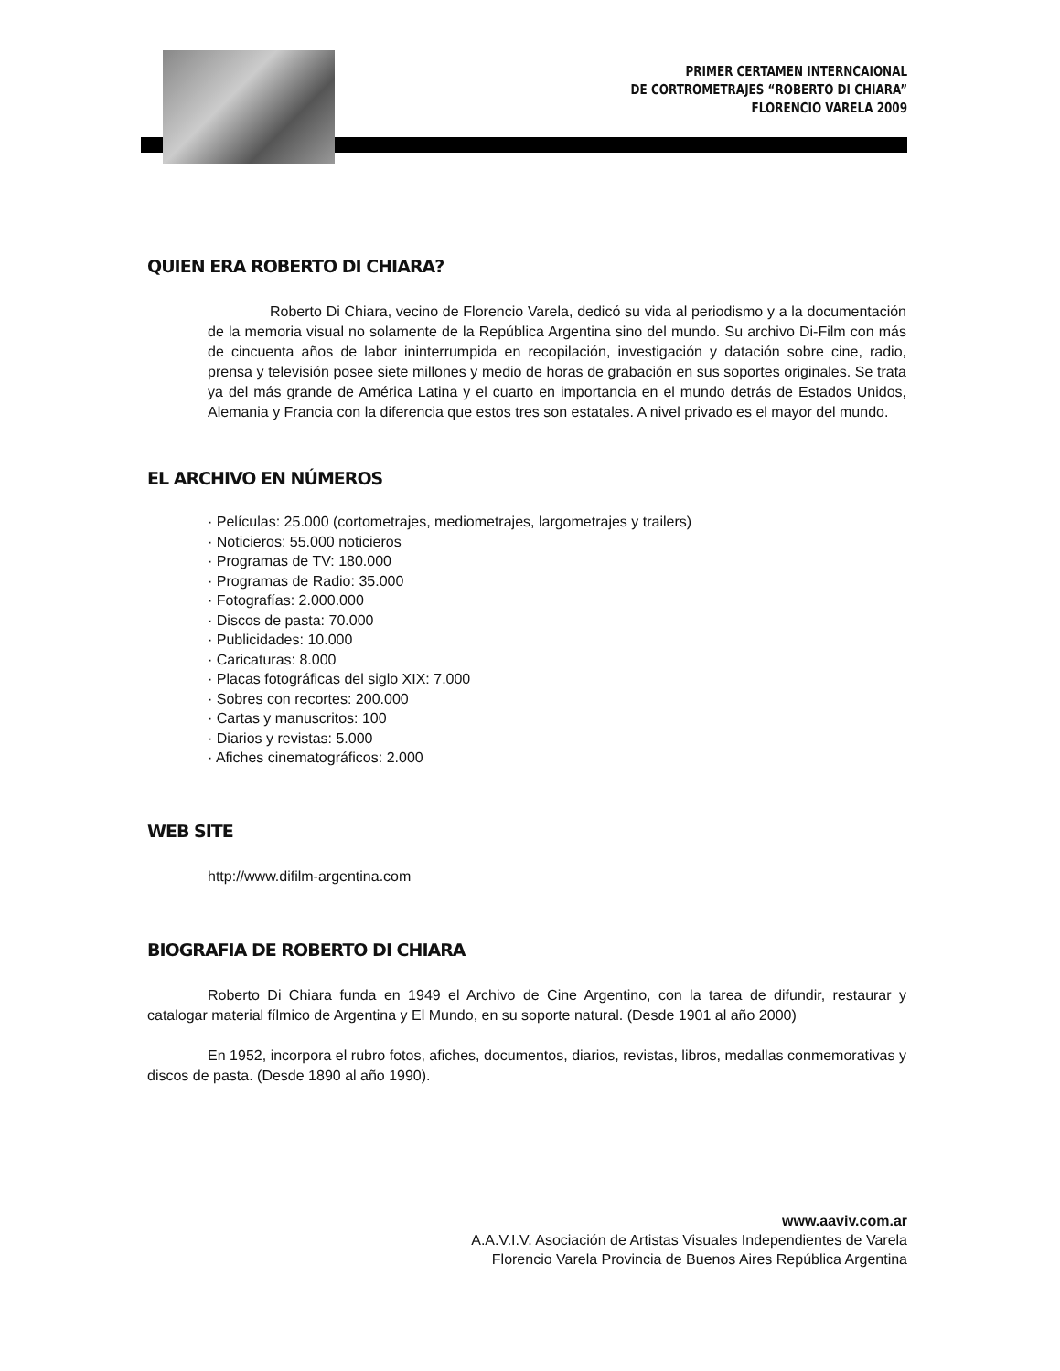PRIMER CERTAMEN INTERNCAIONAL
DE CORTROMETRAJES “ROBERTO DI CHIARA”
FLORENCIO VARELA 2009
QUIEN ERA ROBERTO DI CHIARA?
Roberto Di Chiara, vecino de Florencio Varela, dedicó su vida al periodismo y a la documentación de la memoria visual no solamente de la República Argentina sino del mundo. Su archivo Di-Film con más de cincuenta años de labor ininterrumpida en recopilación, investigación y datación sobre cine, radio, prensa y televisión posee siete millones y medio de horas de grabación en sus soportes originales. Se trata ya del más grande de América Latina y el cuarto en importancia en el mundo detrás de Estados Unidos, Alemania y Francia con la diferencia que estos tres son estatales. A nivel privado es el mayor del mundo.
EL ARCHIVO EN NÚMEROS
· Películas: 25.000 (cortometrajes, mediometrajes, largometrajes y trailers)
· Noticieros: 55.000 noticieros
· Programas de TV: 180.000
· Programas de Radio: 35.000
· Fotografías: 2.000.000
· Discos de pasta: 70.000
· Publicidades: 10.000
· Caricaturas: 8.000
· Placas fotográficas del siglo XIX: 7.000
· Sobres con recortes: 200.000
· Cartas y manuscritos: 100
· Diarios y revistas: 5.000
· Afiches cinematográficos: 2.000
WEB SITE
http://www.difilm-argentina.com
BIOGRAFIA DE ROBERTO DI CHIARA
Roberto Di Chiara funda en 1949 el Archivo de Cine Argentino, con la tarea de difundir, restaurar y catalogar material fílmico de Argentina y El Mundo, en su soporte natural. (Desde 1901 al año 2000)
En 1952, incorpora el rubro fotos, afiches, documentos, diarios, revistas, libros, medallas conmemorativas y discos de pasta. (Desde 1890 al año 1990).
www.aaviv.com.ar
A.A.V.I.V. Asociación de Artistas Visuales Independientes de Varela
Florencio Varela Provincia de Buenos Aires República Argentina